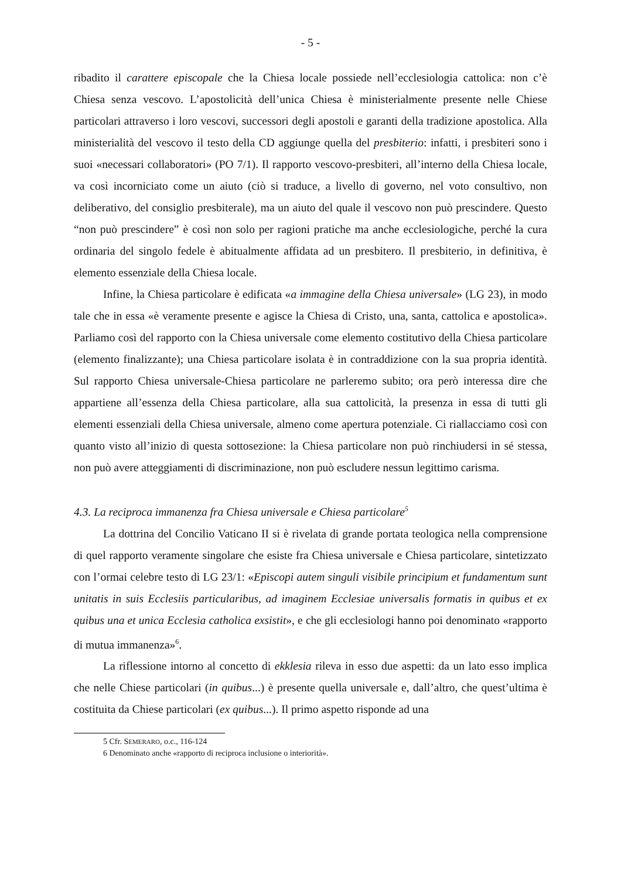- 5 -
ribadito il carattere episcopale che la Chiesa locale possiede nell’ecclesiologia cattolica: non c’è Chiesa senza vescovo. L’apostolicità dell’unica Chiesa è ministerialmente presente nelle Chiese particolari attraverso i loro vescovi, successori degli apostoli e garanti della tradizione apostolica. Alla ministerialità del vescovo il testo della CD aggiunge quella del presbiterio: infatti, i presbiteri sono i suoi «necessari collaboratori» (PO 7/1). Il rapporto vescovo-presbiteri, all’interno della Chiesa locale, va così incorniciato come un aiuto (ciò si traduce, a livello di governo, nel voto consultivo, non deliberativo, del consiglio presbiterale), ma un aiuto del quale il vescovo non può prescindere. Questo “non può prescindere” è così non solo per ragioni pratiche ma anche ecclesiologiche, perché la cura ordinaria del singolo fedele è abitualmente affidata ad un presbitero. Il presbiterio, in definitiva, è elemento essenziale della Chiesa locale.
Infine, la Chiesa particolare è edificata «a immagine della Chiesa universale» (LG 23), in modo tale che in essa «è veramente presente e agisce la Chiesa di Cristo, una, santa, cattolica e apostolica». Parliamo così del rapporto con la Chiesa universale come elemento costitutivo della Chiesa particolare (elemento finalizzante); una Chiesa particolare isolata è in contraddizione con la sua propria identità. Sul rapporto Chiesa universale-Chiesa particolare ne parleremo subito; ora però interessa dire che appartiene all’essenza della Chiesa particolare, alla sua cattolicità, la presenza in essa di tutti gli elementi essenziali della Chiesa universale, almeno come apertura potenziale. Ci riallacciamo così con quanto visto all’inizio di questa sottosezione: la Chiesa particolare non può rinchiudersi in sé stessa, non può avere atteggiamenti di discriminazione, non può escludere nessun legittimo carisma.
4.3. La reciproca immanenza fra Chiesa universale e Chiesa particolare<sup>5</sup>
La dottrina del Concilio Vaticano II si è rivelata di grande portata teologica nella comprensione di quel rapporto veramente singolare che esiste fra Chiesa universale e Chiesa particolare, sintetizzato con l’ormai celebre testo di LG 23/1: «Episcopi autem singuli visibile principium et fundamentum sunt unitatis in suis Ecclesiis particularibus, ad imaginem Ecclesiae universalis formatis in quibus et ex quibus una et unica Ecclesia catholica exsistit», e che gli ecclesiologi hanno poi denominato «rapporto di mutua immanenza»<sup>6</sup>.
La riflessione intorno al concetto di ekklesia rileva in esso due aspetti: da un lato esso implica che nelle Chiese particolari (in quibus...) è presente quella universale e, dall’altro, che quest’ultima è costituita da Chiese particolari (ex quibus...). Il primo aspetto risponde ad una
5 Cfr. SEMERARO, o.c., 116-124
6 Denominato anche «rapporto di reciproca inclusione o interiorità».